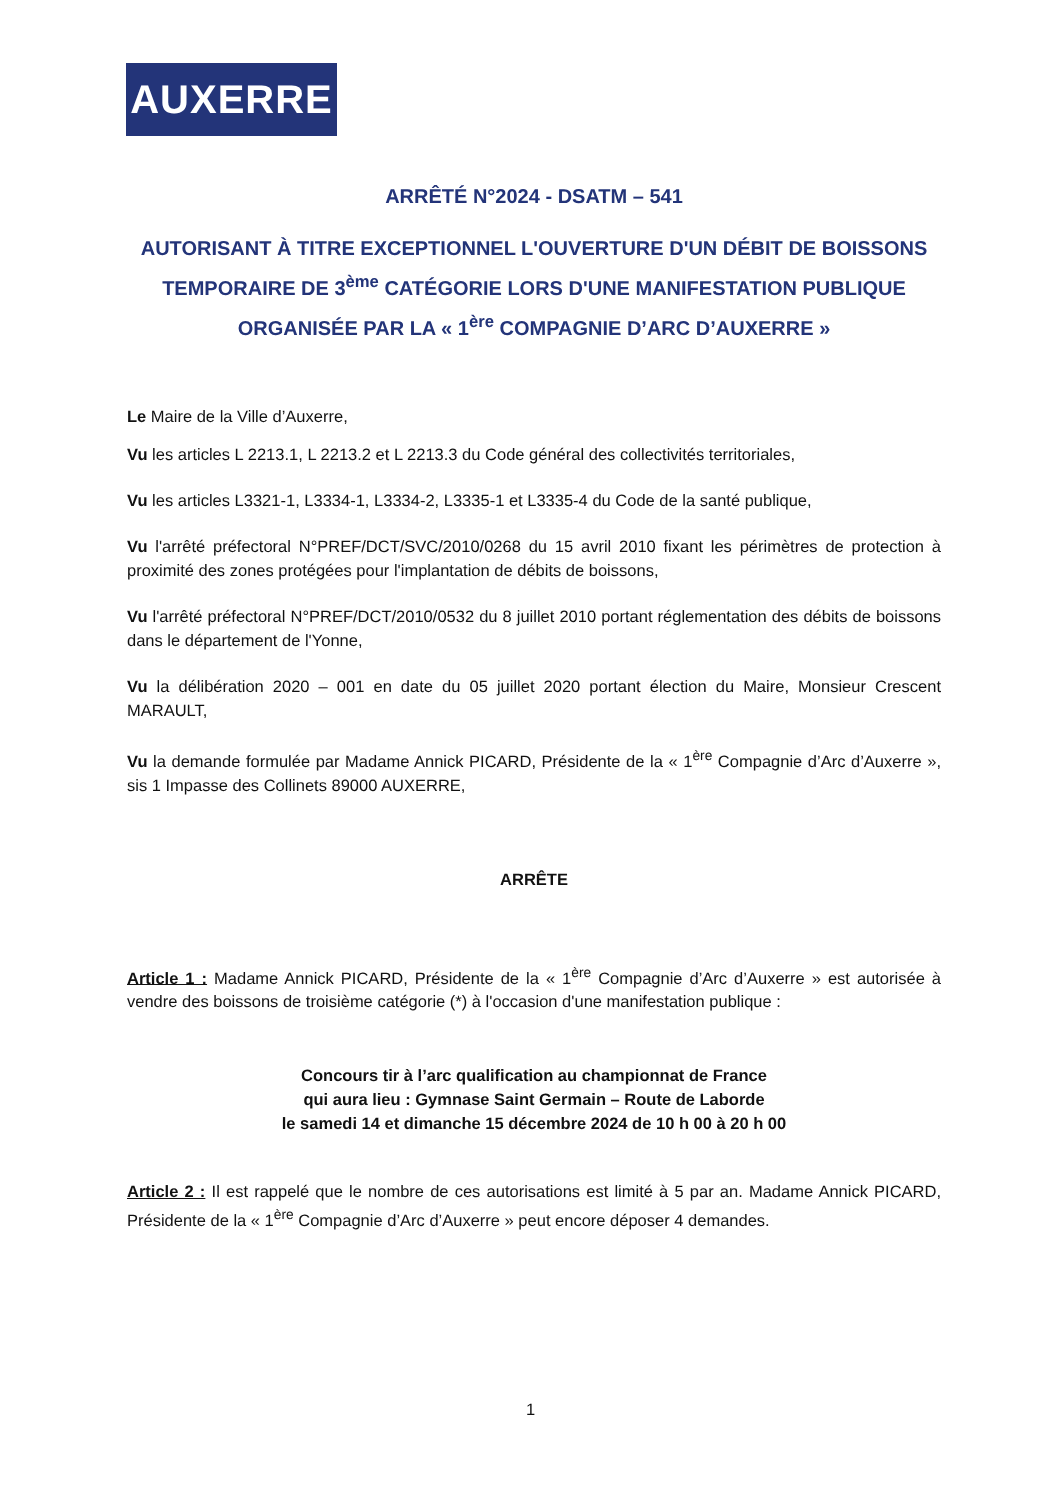AUXERRE
ARRÊTÉ N°2024 - DSATM – 541
AUTORISANT À TITRE EXCEPTIONNEL L'OUVERTURE D'UN DÉBIT DE BOISSONS TEMPORAIRE DE 3<sup>ème</sup> CATÉGORIE LORS D'UNE MANIFESTATION PUBLIQUE ORGANISÉE PAR LA « 1<sup>ère</sup> COMPAGNIE D’ARC D’AUXERRE »
Le Maire de la Ville d’Auxerre,
Vu les articles L 2213.1, L 2213.2 et L 2213.3 du Code général des collectivités territoriales,
Vu les articles L3321-1, L3334-1, L3334-2, L3335-1 et L3335-4 du Code de la santé publique,
Vu l'arrêté préfectoral N°PREF/DCT/SVC/2010/0268 du 15 avril 2010 fixant les périmètres de protection à proximité des zones protégées pour l'implantation de débits de boissons,
Vu l'arrêté préfectoral N°PREF/DCT/2010/0532 du 8 juillet 2010 portant réglementation des débits de boissons dans le département de l'Yonne,
Vu la délibération 2020 – 001 en date du 05 juillet 2020 portant élection du Maire, Monsieur Crescent MARAULT,
Vu la demande formulée par Madame Annick PICARD, Présidente de la « 1<sup>ère</sup> Compagnie d’Arc d’Auxerre », sis 1 Impasse des Collinets 89000 AUXERRE,
ARRÊTE
Article 1 : Madame Annick PICARD, Présidente de la « 1<sup>ère</sup> Compagnie d’Arc d’Auxerre » est autorisée à vendre des boissons de troisième catégorie (*) à l'occasion d'une manifestation publique :
Concours tir à l’arc qualification au championnat de France
qui aura lieu : Gymnase Saint Germain – Route de Laborde
le samedi 14 et dimanche 15 décembre 2024 de 10 h 00 à 20 h 00
Article 2 : Il est rappelé que le nombre de ces autorisations est limité à 5 par an. Madame Annick PICARD, Présidente de la « 1<sup>ère</sup> Compagnie d’Arc d’Auxerre » peut encore déposer 4 demandes.
1